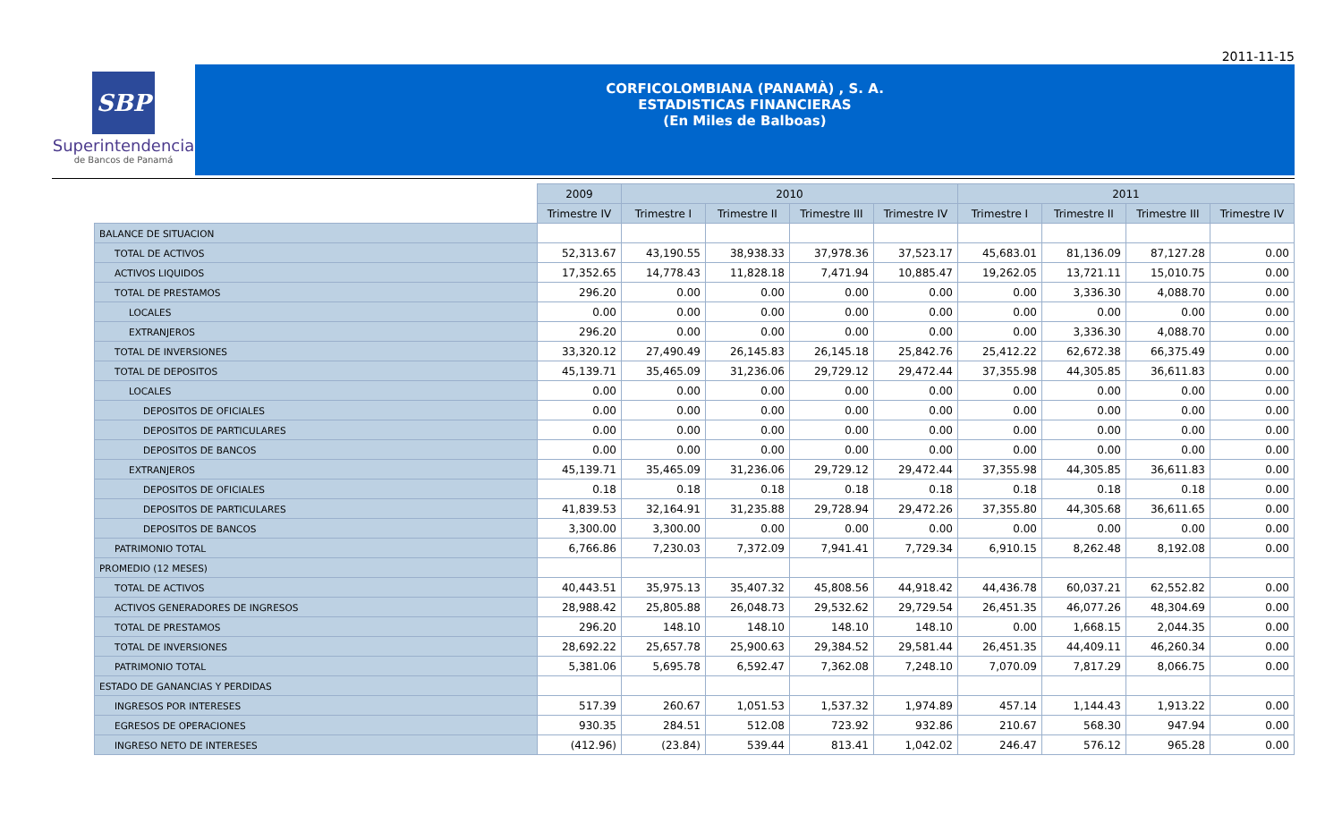2011-11-15
SBP
Superintendencia
de Bancos de Panamá
CORFICOLOMBIANA (PANAMÀ) , S. A.
ESTADISTICAS FINANCIERAS
(En Miles de Balboas)
| | 2009 | 2010 | | | | 2011 | | | |
| --- | --- | --- | --- | --- | --- | --- | --- | --- | --- |
| | Trimestre IV | Trimestre I | Trimestre II | Trimestre III | Trimestre IV | Trimestre I | Trimestre II | Trimestre III | Trimestre IV |
| BALANCE DE SITUACION | | | | | | | | | |
| TOTAL DE ACTIVOS | 52,313.67 | 43,190.55 | 38,938.33 | 37,978.36 | 37,523.17 | 45,683.01 | 81,136.09 | 87,127.28 | 0.00 |
| ACTIVOS LIQUIDOS | 17,352.65 | 14,778.43 | 11,828.18 | 7,471.94 | 10,885.47 | 19,262.05 | 13,721.11 | 15,010.75 | 0.00 |
| TOTAL DE PRESTAMOS | 296.20 | 0.00 | 0.00 | 0.00 | 0.00 | 0.00 | 3,336.30 | 4,088.70 | 0.00 |
| LOCALES | 0.00 | 0.00 | 0.00 | 0.00 | 0.00 | 0.00 | 0.00 | 0.00 | 0.00 |
| EXTRANJEROS | 296.20 | 0.00 | 0.00 | 0.00 | 0.00 | 0.00 | 3,336.30 | 4,088.70 | 0.00 |
| TOTAL DE INVERSIONES | 33,320.12 | 27,490.49 | 26,145.83 | 26,145.18 | 25,842.76 | 25,412.22 | 62,672.38 | 66,375.49 | 0.00 |
| TOTAL DE DEPOSITOS | 45,139.71 | 35,465.09 | 31,236.06 | 29,729.12 | 29,472.44 | 37,355.98 | 44,305.85 | 36,611.83 | 0.00 |
| LOCALES | 0.00 | 0.00 | 0.00 | 0.00 | 0.00 | 0.00 | 0.00 | 0.00 | 0.00 |
| DEPOSITOS DE OFICIALES | 0.00 | 0.00 | 0.00 | 0.00 | 0.00 | 0.00 | 0.00 | 0.00 | 0.00 |
| DEPOSITOS DE PARTICULARES | 0.00 | 0.00 | 0.00 | 0.00 | 0.00 | 0.00 | 0.00 | 0.00 | 0.00 |
| DEPOSITOS DE BANCOS | 0.00 | 0.00 | 0.00 | 0.00 | 0.00 | 0.00 | 0.00 | 0.00 | 0.00 |
| EXTRANJEROS | 45,139.71 | 35,465.09 | 31,236.06 | 29,729.12 | 29,472.44 | 37,355.98 | 44,305.85 | 36,611.83 | 0.00 |
| DEPOSITOS DE OFICIALES | 0.18 | 0.18 | 0.18 | 0.18 | 0.18 | 0.18 | 0.18 | 0.18 | 0.00 |
| DEPOSITOS DE PARTICULARES | 41,839.53 | 32,164.91 | 31,235.88 | 29,728.94 | 29,472.26 | 37,355.80 | 44,305.68 | 36,611.65 | 0.00 |
| DEPOSITOS DE BANCOS | 3,300.00 | 3,300.00 | 0.00 | 0.00 | 0.00 | 0.00 | 0.00 | 0.00 | 0.00 |
| PATRIMONIO TOTAL | 6,766.86 | 7,230.03 | 7,372.09 | 7,941.41 | 7,729.34 | 6,910.15 | 8,262.48 | 8,192.08 | 0.00 |
| PROMEDIO (12 MESES) | | | | | | | | | |
| TOTAL DE ACTIVOS | 40,443.51 | 35,975.13 | 35,407.32 | 45,808.56 | 44,918.42 | 44,436.78 | 60,037.21 | 62,552.82 | 0.00 |
| ACTIVOS GENERADORES DE INGRESOS | 28,988.42 | 25,805.88 | 26,048.73 | 29,532.62 | 29,729.54 | 26,451.35 | 46,077.26 | 48,304.69 | 0.00 |
| TOTAL DE PRESTAMOS | 296.20 | 148.10 | 148.10 | 148.10 | 148.10 | 0.00 | 1,668.15 | 2,044.35 | 0.00 |
| TOTAL DE INVERSIONES | 28,692.22 | 25,657.78 | 25,900.63 | 29,384.52 | 29,581.44 | 26,451.35 | 44,409.11 | 46,260.34 | 0.00 |
| PATRIMONIO TOTAL | 5,381.06 | 5,695.78 | 6,592.47 | 7,362.08 | 7,248.10 | 7,070.09 | 7,817.29 | 8,066.75 | 0.00 |
| ESTADO DE GANANCIAS Y PERDIDAS | | | | | | | | | |
| INGRESOS POR INTERESES | 517.39 | 260.67 | 1,051.53 | 1,537.32 | 1,974.89 | 457.14 | 1,144.43 | 1,913.22 | 0.00 |
| EGRESOS DE OPERACIONES | 930.35 | 284.51 | 512.08 | 723.92 | 932.86 | 210.67 | 568.30 | 947.94 | 0.00 |
| INGRESO NETO DE INTERESES | (412.96) | (23.84) | 539.44 | 813.41 | 1,042.02 | 246.47 | 576.12 | 965.28 | 0.00 |